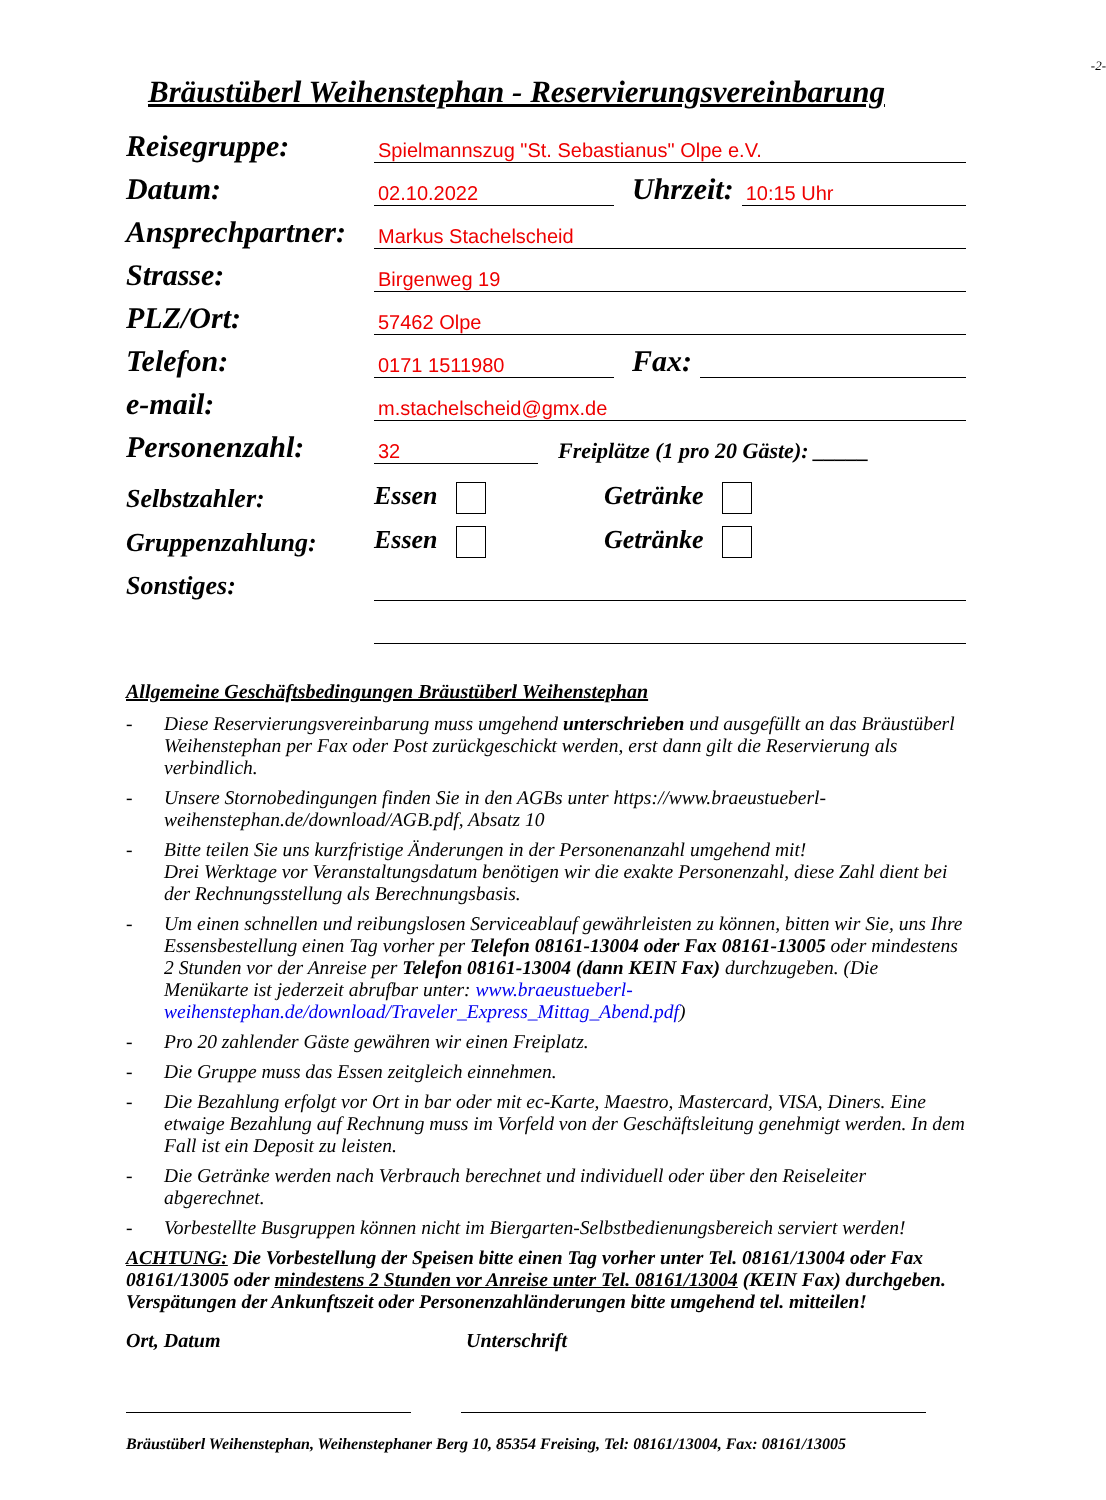-2-
Bräustüberl Weihenstephan - Reservierungsvereinbarung
Reisegruppe: Spielmannszug "St. Sebastianus" Olpe e.V.
Datum: 02.10.2022 Uhrzeit: 10:15 Uhr
Ansprechpartner: Markus Stachelscheid
Strasse: Birgenweg 19
PLZ/Ort: 57462 Olpe
Telefon: 0171 1511980 Fax:
e-mail: m.stachelscheid@gmx.de
Personenzahl: 32 Freiplätze (1 pro 20 Gäste): _____
Selbstzahler: Essen Getränke
Gruppenzahlung: Essen Getränke
Sonstiges:
Allgemeine Geschäftsbedingungen Bräustüberl Weihenstephan
- Diese Reservierungsvereinbarung muss umgehend unterschrieben und ausgefüllt an das Bräustüberl Weihenstephan per Fax oder Post zurückgeschickt werden, erst dann gilt die Reservierung als verbindlich.
- Unsere Stornobedingungen finden Sie in den AGBs unter https://www.braeustueberl-weihenstephan.de/download/AGB.pdf, Absatz 10
- Bitte teilen Sie uns kurzfristige Änderungen in der Personenanzahl umgehend mit!
Drei Werktage vor Veranstaltungsdatum benötigen wir die exakte Personenzahl, diese Zahl dient bei der Rechnungsstellung als Berechnungsbasis.
- Um einen schnellen und reibungslosen Serviceablauf gewährleisten zu können, bitten wir Sie, uns Ihre Essensbestellung einen Tag vorher per Telefon 08161-13004 oder Fax 08161-13005 oder mindestens 2 Stunden vor der Anreise per Telefon 08161-13004 (dann KEIN Fax) durchzugeben. (Die Menükarte ist jederzeit abrufbar unter: www.braeustueberl-weihenstephan.de/download/Traveler_Express_Mittag_Abend.pdf)
- Pro 20 zahlender Gäste gewähren wir einen Freiplatz.
- Die Gruppe muss das Essen zeitgleich einnehmen.
- Die Bezahlung erfolgt vor Ort in bar oder mit ec-Karte, Maestro, Mastercard, VISA, Diners. Eine etwaige Bezahlung auf Rechnung muss im Vorfeld von der Geschäftsleitung genehmigt werden. In dem Fall ist ein Deposit zu leisten.
- Die Getränke werden nach Verbrauch berechnet und individuell oder über den Reiseleiter abgerechnet.
- Vorbestellte Busgruppen können nicht im Biergarten-Selbstbedienungsbereich serviert werden!
ACHTUNG: Die Vorbestellung der Speisen bitte einen Tag vorher unter Tel. 08161/13004 oder Fax 08161/13005 oder mindestens 2 Stunden vor Anreise unter Tel. 08161/13004 (KEIN Fax) durchgeben.
Verspätungen der Ankunftszeit oder Personenzahländerungen bitte umgehend tel. mitteilen!
Ort, Datum Unterschrift
Bräustüberl Weihenstephan, Weihenstephaner Berg 10, 85354 Freising, Tel: 08161/13004, Fax: 08161/13005